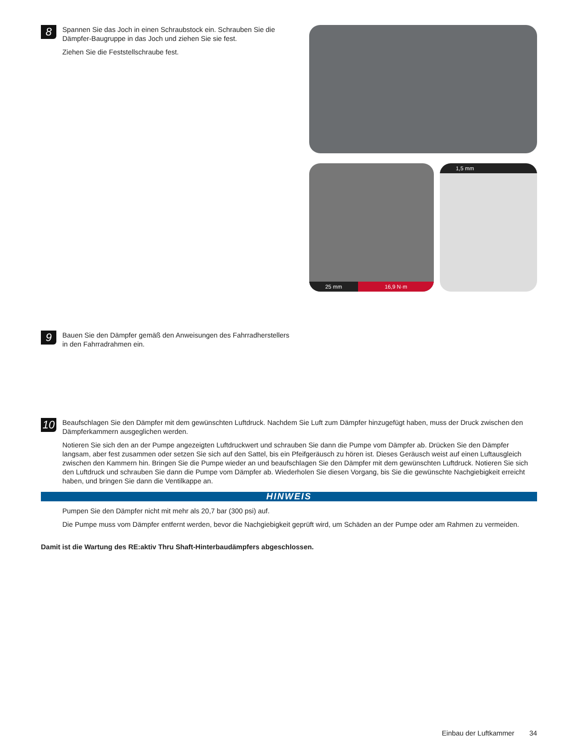8
Spannen Sie das Joch in einen Schraubstock ein. Schrauben Sie die Dämpfer-Baugruppe in das Joch und ziehen Sie sie fest.
Ziehen Sie die Feststellschraube fest.
25 mm 16,9 N·m 1,5 mm
9
Bauen Sie den Dämpfer gemäß den Anweisungen des Fahrradherstellers in den Fahrradrahmen ein.
10
Beaufschlagen Sie den Dämpfer mit dem gewünschten Luftdruck. Nachdem Sie Luft zum Dämpfer hinzugefügt haben, muss der Druck zwischen den Dämpferkammern ausgeglichen werden.
Notieren Sie sich den an der Pumpe angezeigten Luftdruckwert und schrauben Sie dann die Pumpe vom Dämpfer ab. Drücken Sie den Dämpfer langsam, aber fest zusammen oder setzen Sie sich auf den Sattel, bis ein Pfeifgeräusch zu hören ist. Dieses Geräusch weist auf einen Luftausgleich zwischen den Kammern hin. Bringen Sie die Pumpe wieder an und beaufschlagen Sie den Dämpfer mit dem gewünschten Luftdruck. Notieren Sie sich den Luftdruck und schrauben Sie dann die Pumpe vom Dämpfer ab. Wiederholen Sie diesen Vorgang, bis Sie die gewünschte Nachgiebigkeit erreicht haben, und bringen Sie dann die Ventilkappe an.
HINWEIS
Pumpen Sie den Dämpfer nicht mit mehr als 20,7 bar (300 psi) auf.
Die Pumpe muss vom Dämpfer entfernt werden, bevor die Nachgiebigkeit geprüft wird, um Schäden an der Pumpe oder am Rahmen zu vermeiden.
Damit ist die Wartung des RE:aktiv Thru Shaft-Hinterbaudämpfers abgeschlossen.
Einbau der Luftkammer 34